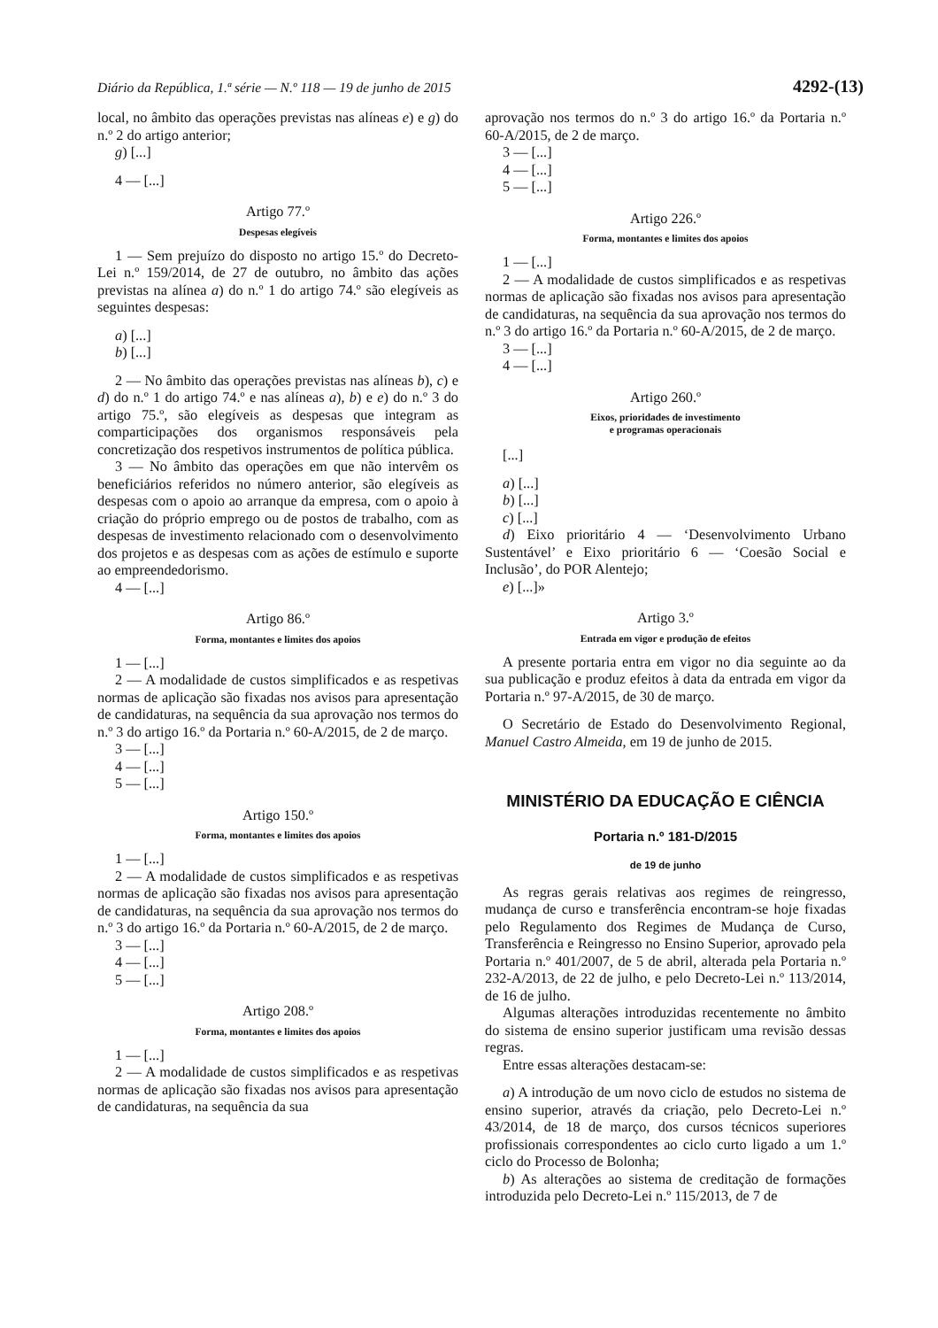Diário da República, 1.ª série — N.º 118 — 19 de junho de 2015 4292-(13)
local, no âmbito das operações previstas nas alíneas e) e g) do n.º 2 do artigo anterior;
g) [...]
4 — [...]
Artigo 77.º
Despesas elegíveis
1 — Sem prejuízo do disposto no artigo 15.º do Decreto-Lei n.º 159/2014, de 27 de outubro, no âmbito das ações previstas na alínea a) do n.º 1 do artigo 74.º são elegíveis as seguintes despesas:
a) [...]
b) [...]
2 — No âmbito das operações previstas nas alíneas b), c) e d) do n.º 1 do artigo 74.º e nas alíneas a), b) e e) do n.º 3 do artigo 75.º, são elegíveis as despesas que integram as comparticipações dos organismos responsáveis pela concretização dos respetivos instrumentos de política pública.
3 — No âmbito das operações em que não intervêm os beneficiários referidos no número anterior, são elegíveis as despesas com o apoio ao arranque da empresa, com o apoio à criação do próprio emprego ou de postos de trabalho, com as despesas de investimento relacionado com o desenvolvimento dos projetos e as despesas com as ações de estímulo e suporte ao empreendedorismo.
4 — [...]
Artigo 86.º
Forma, montantes e limites dos apoios
1 — [...]
2 — A modalidade de custos simplificados e as respetivas normas de aplicação são fixadas nos avisos para apresentação de candidaturas, na sequência da sua aprovação nos termos do n.º 3 do artigo 16.º da Portaria n.º 60-A/2015, de 2 de março.
3 — [...]
4 — [...]
5 — [...]
Artigo 150.º
Forma, montantes e limites dos apoios
1 — [...]
2 — A modalidade de custos simplificados e as respetivas normas de aplicação são fixadas nos avisos para apresentação de candidaturas, na sequência da sua aprovação nos termos do n.º 3 do artigo 16.º da Portaria n.º 60-A/2015, de 2 de março.
3 — [...]
4 — [...]
5 — [...]
Artigo 208.º
Forma, montantes e limites dos apoios
1 — [...]
2 — A modalidade de custos simplificados e as respetivas normas de aplicação são fixadas nos avisos para apresentação de candidaturas, na sequência da sua
aprovação nos termos do n.º 3 do artigo 16.º da Portaria n.º 60-A/2015, de 2 de março.
3 — [...]
4 — [...]
5 — [...]
Artigo 226.º
Forma, montantes e limites dos apoios
1 — [...]
2 — A modalidade de custos simplificados e as respetivas normas de aplicação são fixadas nos avisos para apresentação de candidaturas, na sequência da sua aprovação nos termos do n.º 3 do artigo 16.º da Portaria n.º 60-A/2015, de 2 de março.
3 — [...]
4 — [...]
Artigo 260.º
Eixos, prioridades de investimento
e programas operacionais
[...]
a) [...]
b) [...]
c) [...]
d) Eixo prioritário 4 — ‘Desenvolvimento Urbano Sustentável’ e Eixo prioritário 6 — ‘Coesão Social e Inclusão’, do POR Alentejo;
e) [...]»
Artigo 3.º
Entrada em vigor e produção de efeitos
A presente portaria entra em vigor no dia seguinte ao da sua publicação e produz efeitos à data da entrada em vigor da Portaria n.º 97-A/2015, de 30 de março.
O Secretário de Estado do Desenvolvimento Regional, Manuel Castro Almeida, em 19 de junho de 2015.
MINISTÉRIO DA EDUCAÇÃO E CIÊNCIA
Portaria n.º 181-D/2015
de 19 de junho
As regras gerais relativas aos regimes de reingresso, mudança de curso e transferência encontram-se hoje fixadas pelo Regulamento dos Regimes de Mudança de Curso, Transferência e Reingresso no Ensino Superior, aprovado pela Portaria n.º 401/2007, de 5 de abril, alterada pela Portaria n.º 232-A/2013, de 22 de julho, e pelo Decreto-Lei n.º 113/2014, de 16 de julho.
Algumas alterações introduzidas recentemente no âmbito do sistema de ensino superior justificam uma revisão dessas regras.
Entre essas alterações destacam-se:
a) A introdução de um novo ciclo de estudos no sistema de ensino superior, através da criação, pelo Decreto-Lei n.º 43/2014, de 18 de março, dos cursos técnicos superiores profissionais correspondentes ao ciclo curto ligado a um 1.º ciclo do Processo de Bolonha;
b) As alterações ao sistema de creditação de formações introduzida pelo Decreto-Lei n.º 115/2013, de 7 de